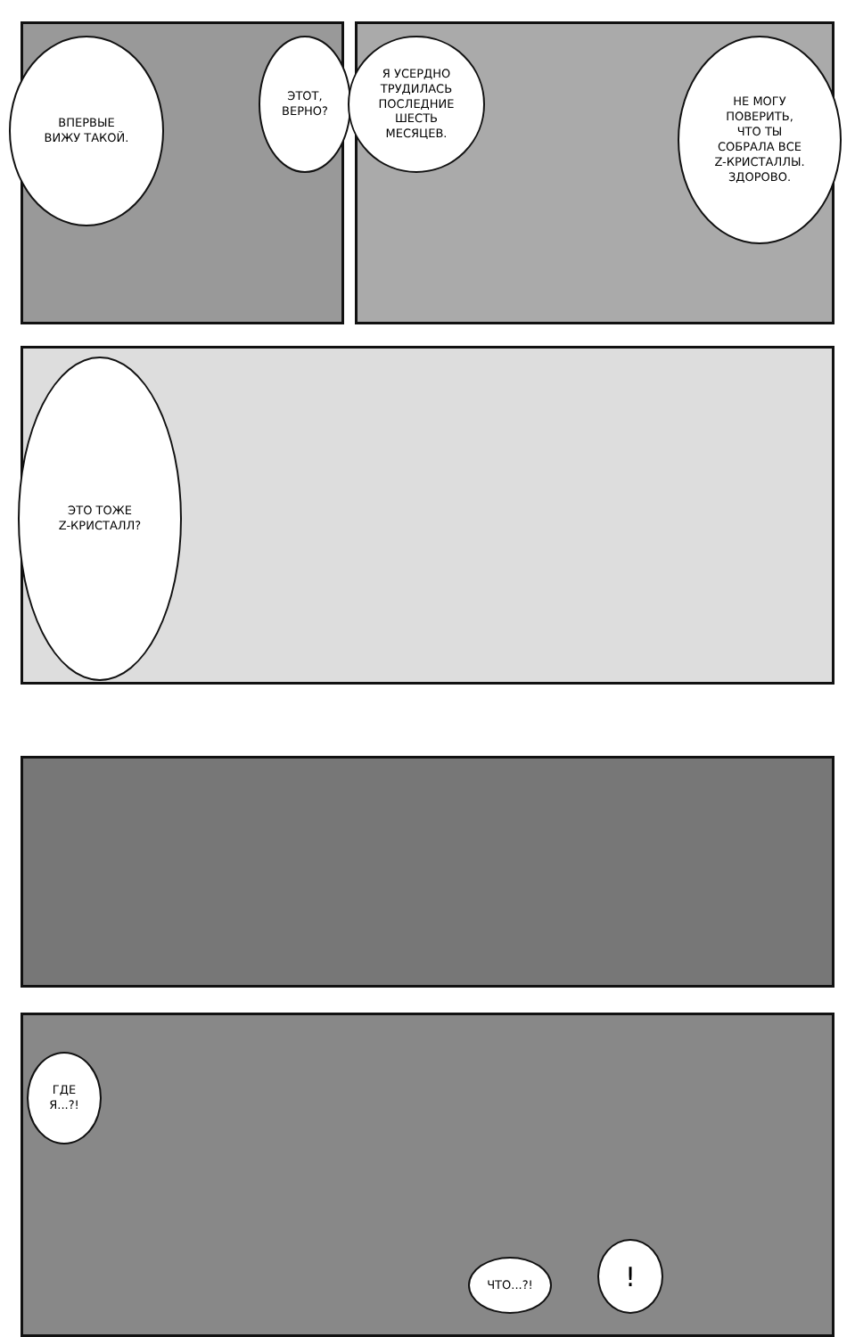ВПЕРВЫЕ
ВИЖУ ТАКОЙ.
ЭТОТ,
ВЕРНО?
Я УСЕРДНО
ТРУДИЛАСЬ
ПОСЛЕДНИЕ
ШЕСТЬ
МЕСЯЦЕВ.
НЕ МОГУ
ПОВЕРИТЬ,
ЧТО ТЫ
СОБРАЛА ВСЕ
Z-КРИСТАЛЛЫ.
ЗДОРОВО.
ЭТО ТОЖЕ
Z-КРИСТАЛЛ?
ГДЕ
Я...?!
ЧТО...?! !